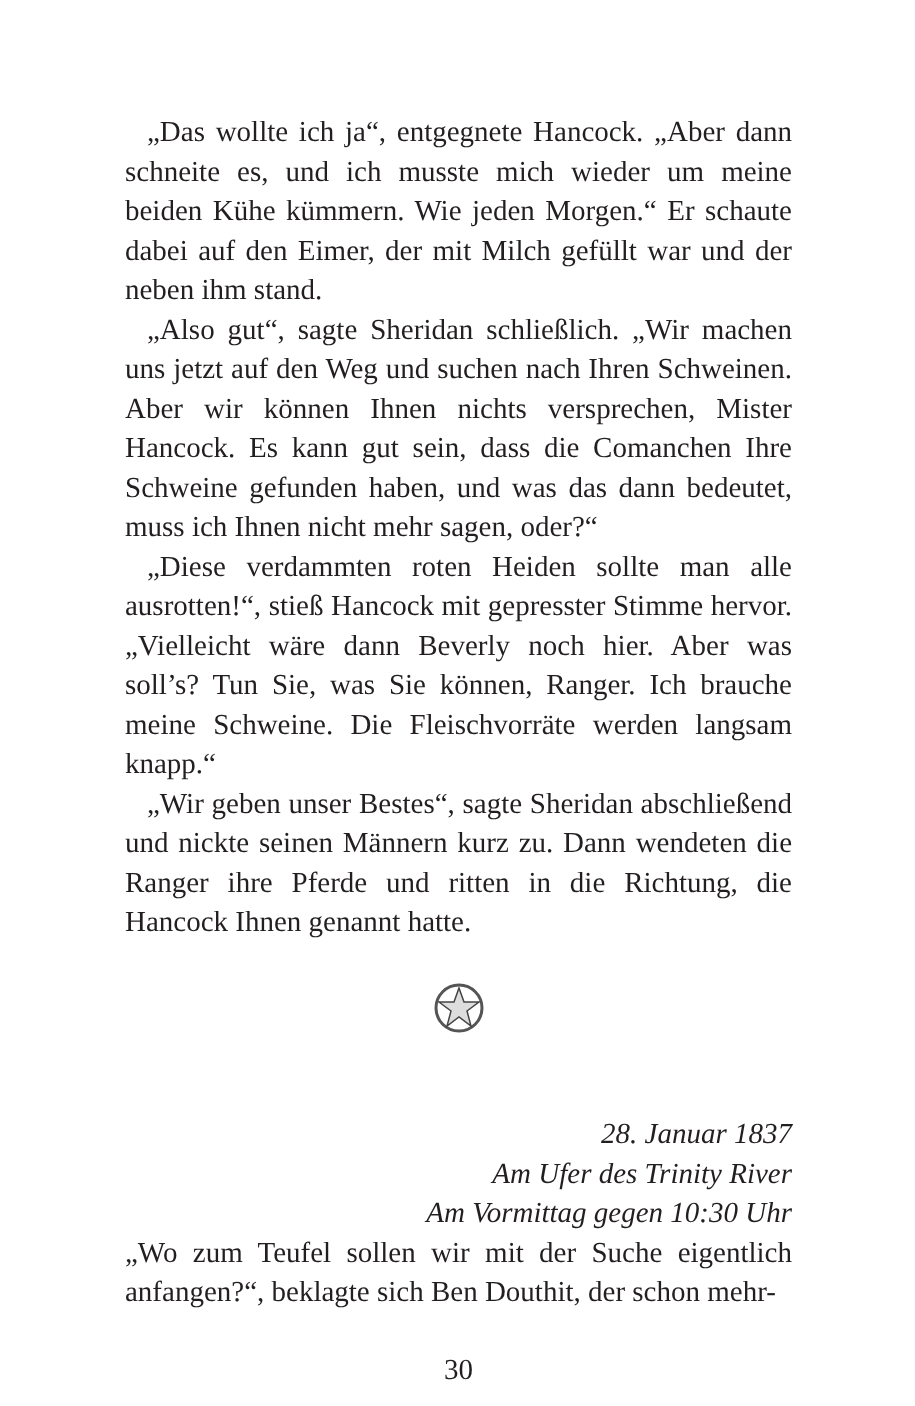„Das wollte ich ja“, entgegnete Hancock. „Aber dann schneite es, und ich musste mich wieder um meine beiden Kühe kümmern. Wie jeden Morgen.“ Er schaute dabei auf den Eimer, der mit Milch gefüllt war und der neben ihm stand.
„Also gut“, sagte Sheridan schließlich. „Wir machen uns jetzt auf den Weg und suchen nach Ihren Schweinen. Aber wir können Ihnen nichts versprechen, Mister Hancock. Es kann gut sein, dass die Comanchen Ihre Schweine gefunden haben, und was das dann bedeutet, muss ich Ihnen nicht mehr sagen, oder?“
„Diese verdammten roten Heiden sollte man alle ausrotten!“, stieß Hancock mit gepresster Stimme hervor. „Vielleicht wäre dann Beverly noch hier. Aber was soll’s? Tun Sie, was Sie können, Ranger. Ich brauche meine Schweine. Die Fleischvorräte werden langsam knapp.“
„Wir geben unser Bestes“, sagte Sheridan abschließend und nickte seinen Männern kurz zu. Dann wendeten die Ranger ihre Pferde und ritten in die Richtung, die Hancock Ihnen genannt hatte.
28. Januar 1837
Am Ufer des Trinity River
Am Vormittag gegen 10:30 Uhr
„Wo zum Teufel sollen wir mit der Suche eigentlich anfangen?“, beklagte sich Ben Douthit, der schon mehr-
30